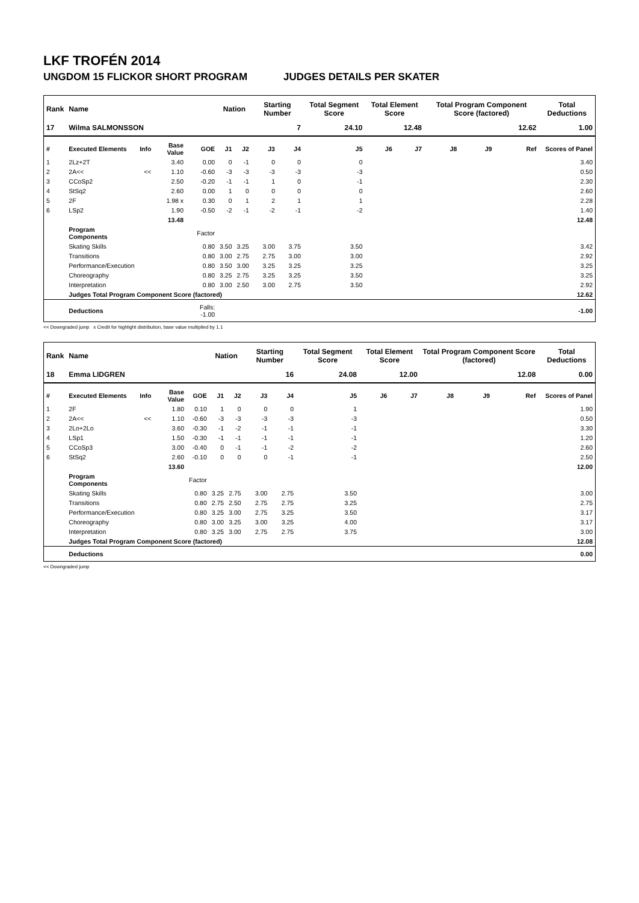LKF TROFÉN 2014
UNGDOM 15 FLICKOR SHORT PROGRAM JUDGES DETAILS PER SKATER
| Rank | Name | | | | Nation | | Starting Number | | Total Segment Score | Total Element Score | | Total Program Component Score (factored) | | | Total Deductions |
| --- | --- | --- | --- | --- | --- | --- | --- | --- | --- | --- | --- | --- | --- | --- | --- |
| 17 | Wilma SALMONSSON | | | | | | 7 | | 24.10 | 12.48 | | 12.62 | | | 1.00 |
| # | Executed Elements | Info | Base Value | GOE | J1 | J2 | J3 | J4 | J5 | J6 | J7 | J8 | J9 | Ref | Scores of Panel |
| 1 | 2Lz+2T | | 3.40 | 0.00 | 0 | -1 | 0 | 0 | 0 | | | | | | 3.40 |
| 2 | 2A<< | << | 1.10 | -0.60 | -3 | -3 | -3 | -3 | -3 | | | | | | 0.50 |
| 3 | CCoSp2 | | 2.50 | -0.20 | -1 | -1 | 1 | 0 | -1 | | | | | | 2.30 |
| 4 | StSq2 | | 2.60 | 0.00 | 1 | 0 | 0 | 0 | 0 | | | | | | 2.60 |
| 5 | 2F | | 1.98 x | 0.30 | 0 | 1 | 2 | 1 | 1 | | | | | | 2.28 |
| 6 | LSp2 | | 1.90 | -0.50 | -2 | -1 | -2 | -1 | -2 | | | | | | 1.40 |
| | | | 13.48 | | | | | | | | | | | | 12.48 |
| | Program Components | | | Factor | | | | | | | | | | | |
| | Skating Skills | | | 0.80 | 3.50 | 3.25 | 3.00 | 3.75 | 3.50 | | | | | | 3.42 |
| | Transitions | | | 0.80 | 3.00 | 2.75 | 2.75 | 3.00 | 3.00 | | | | | | 2.92 |
| | Performance/Execution | | | 0.80 | 3.50 | 3.00 | 3.25 | 3.25 | 3.25 | | | | | | 3.25 |
| | Choreography | | | 0.80 | 3.25 | 2.75 | 3.25 | 3.25 | 3.50 | | | | | | 3.25 |
| | Interpretation | | | 0.80 | 3.00 | 2.50 | 3.00 | 2.75 | 3.50 | | | | | | 2.92 |
| | Judges Total Program Component Score (factored) | | | | | | | | | | | | | | 12.62 |
| | Deductions | | | Falls: -1.00 | | | | | | | | | | | -1.00 |
<< Downgraded jump x Credit for highlight distribution, base value multiplied by 1.1
| Rank | Name | | | | Nation | | Starting Number | | Total Segment Score | Total Element Score | | Total Program Component Score (factored) | | | Total Deductions |
| --- | --- | --- | --- | --- | --- | --- | --- | --- | --- | --- | --- | --- | --- | --- | --- |
| 18 | Emma LIDGREN | | | | | | 16 | | 24.08 | 12.00 | | 12.08 | | | 0.00 |
| # | Executed Elements | Info | Base Value | GOE | J1 | J2 | J3 | J4 | J5 | J6 | J7 | J8 | J9 | Ref | Scores of Panel |
| 1 | 2F | | 1.80 | 0.10 | 1 | 0 | 0 | 0 | 1 | | | | | | 1.90 |
| 2 | 2A<< | << | 1.10 | -0.60 | -3 | -3 | -3 | -3 | -3 | | | | | | 0.50 |
| 3 | 2Lo+2Lo | | 3.60 | -0.30 | -1 | -2 | -1 | -1 | -1 | | | | | | 3.30 |
| 4 | LSp1 | | 1.50 | -0.30 | -1 | -1 | -1 | -1 | -1 | | | | | | 1.20 |
| 5 | CCoSp3 | | 3.00 | -0.40 | 0 | -1 | -1 | -2 | -2 | | | | | | 2.60 |
| 6 | StSq2 | | 2.60 | -0.10 | 0 | 0 | 0 | -1 | -1 | | | | | | 2.50 |
| | | | 13.60 | | | | | | | | | | | | 12.00 |
| | Program Components | | | Factor | | | | | | | | | | | |
| | Skating Skills | | | 0.80 | 3.25 | 2.75 | 3.00 | 2.75 | 3.50 | | | | | | 3.00 |
| | Transitions | | | 0.80 | 2.75 | 2.50 | 2.75 | 2.75 | 3.25 | | | | | | 2.75 |
| | Performance/Execution | | | 0.80 | 3.25 | 3.00 | 2.75 | 3.25 | 3.50 | | | | | | 3.17 |
| | Choreography | | | 0.80 | 3.00 | 3.25 | 3.00 | 3.25 | 4.00 | | | | | | 3.17 |
| | Interpretation | | | 0.80 | 3.25 | 3.00 | 2.75 | 2.75 | 3.75 | | | | | | 3.00 |
| | Judges Total Program Component Score (factored) | | | | | | | | | | | | | | 12.08 |
| | Deductions | | | | | | | | | | | | | | 0.00 |
<< Downgraded jump